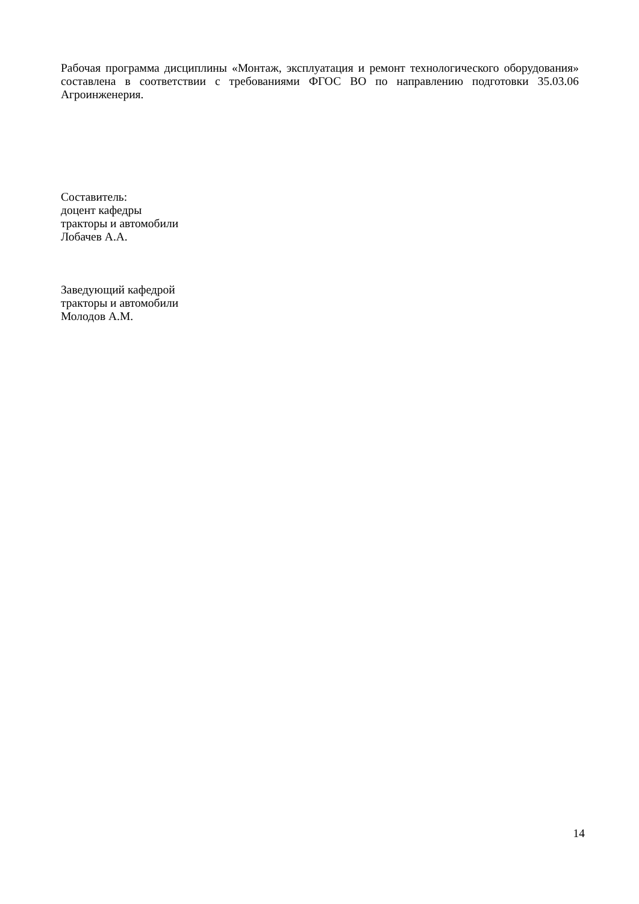Рабочая программа дисциплины «Монтаж, эксплуатация и ремонт технологического оборудования» составлена в соответствии с требованиями ФГОС ВО по направлению подготовки 35.03.06 Агроинженерия.
Составитель:
доцент кафедры
тракторы и автомобили
Лобачев А.А.
Заведующий кафедрой
тракторы и автомобили
Молодов А.М.
14